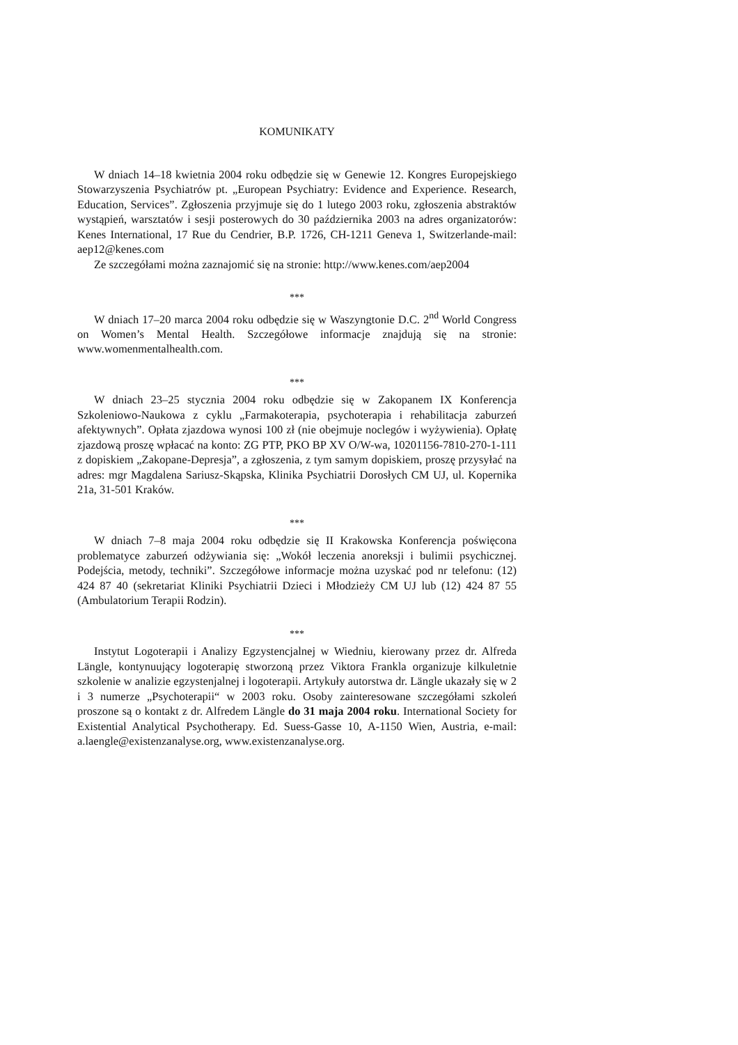KOMUNIKATY
W dniach 14–18 kwietnia 2004 roku odbędzie się w Genewie 12. Kongres Europejskiego Stowarzyszenia Psychiatrów pt. „European Psychiatry: Evidence and Experience. Research, Education, Services”. Zgłoszenia przyjmuje się do 1 lutego 2003 roku, zgłoszenia abstraktów wystąpień, warsztatów i sesji posterowych do 30 października 2003 na adres organizatorów: Kenes International, 17 Rue du Cendrier, B.P. 1726, CH-1211 Geneva 1, Switzerlande-mail: aep12@kenes.com
Ze szczegółami można zaznajomić się na stronie: http://www.kenes.com/aep2004
***
W dniach 17–20 marca 2004 roku odbędzie się w Waszyngtonie D.C. 2<sup>nd</sup> World Congress on Women’s Mental Health. Szczegółowe informacje znajdują się na stronie: www.womenmentalhealth.com.
***
W dniach 23–25 stycznia 2004 roku odbędzie się w Zakopanem IX Konferencja Szkoleniowo-Naukowa z cyklu „Farmakoterapia, psychoterapia i rehabilitacja zaburzeń afektywnych”. Opłata zjazdowa wynosi 100 zł (nie obejmuje noclegów i wyżywienia). Opłatę zjazdową proszę wpłacać na konto: ZG PTP, PKO BP XV O/W-wa, 10201156-7810-270-1-111 z dopiskiem „Zakopane-Depresja”, a zgłoszenia, z tym samym dopiskiem, proszę przysyłać na adres: mgr Magdalena Sariusz-Skąpska, Klinika Psychiatrii Dorosłych CM UJ, ul. Kopernika 21a, 31-501 Kraków.
***
W dniach 7–8 maja 2004 roku odbędzie się II Krakowska Konferencja poświęcona problematyce zaburzeń odżywiania się: „Wokół leczenia anoreksji i bulimii psychicznej. Podejścia, metody, techniki”. Szczegółowe informacje można uzyskać pod nr telefonu: (12) 424 87 40 (sekretariat Kliniki Psychiatrii Dzieci i Młodzieży CM UJ lub (12) 424 87 55 (Ambulatorium Terapii Rodzin).
***
Instytut Logoterapii i Analizy Egzystencjalnej w Wiedniu, kierowany przez dr. Alfreda Längle, kontynuujący logoterapię stworzoną przez Viktora Frankla organizuje kilkuletnie szkolenie w analizie egzystenjalnej i logoterapii. Artykuły autorstwa dr. Längle ukazały się w 2 i 3 numerze „Psychoterapii“ w 2003 roku. Osoby zainteresowane szczegółami szkoleń proszone są o kontakt z dr. Alfredem Längle do 31 maja 2004 roku. International Society for Existential Analytical Psychotherapy. Ed. Suess-Gasse 10, A-1150 Wien, Austria, e-mail: a.laengle@existenzanalyse.org, www.existenzanalyse.org.